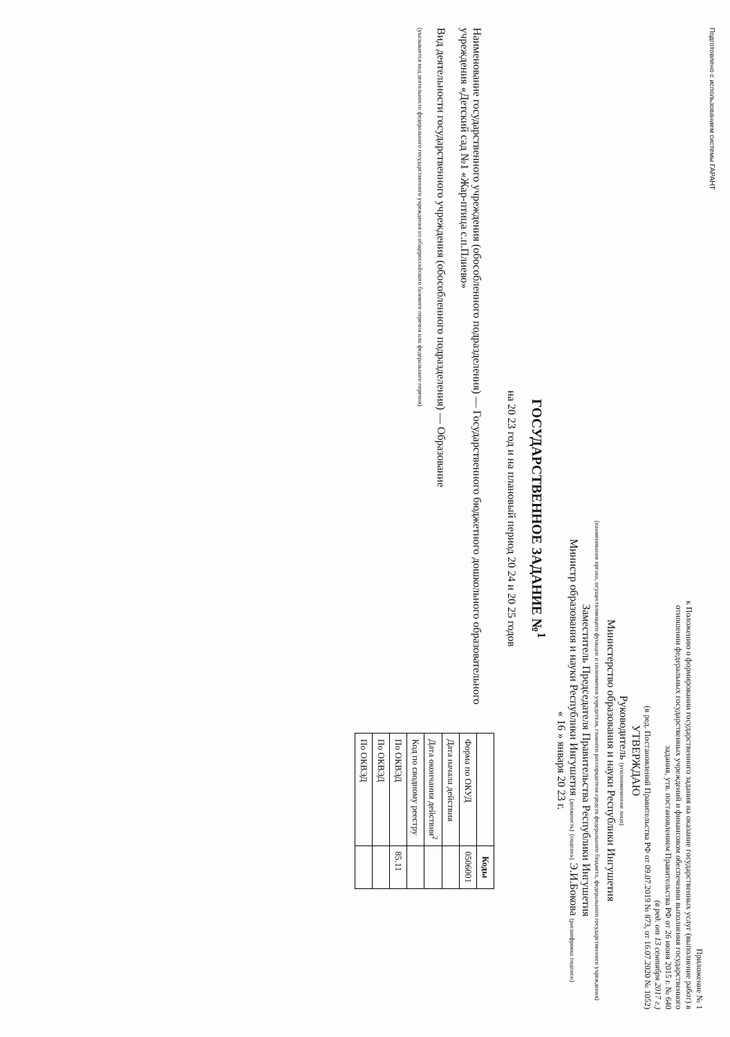Подготовлено с использованием системы ГАРАНТ
Приложение № 1
к Положению о формировании государственного задания на оказание государственных услуг (выполнение работ) в отношении федеральных государственных учреждений и финансовом обеспечении выполнения государственного задания, утв. постановлением Правительства РФ от 26 июня 2015 г. № 640
(в ред. от 13 сентября 2017 г.)
(в ред. Постановлений Правительства РФ от 09.07.2019 № 873, от 16.07.2020 № 1052)
УТВЕРЖДАЮ
Руководитель (уполномоченное лицо)
Министерство образования и науки Республики Ингушетия
(наименование органа, осуществляющего функции и полномочия учредителя, главного распорядителя средств федерального бюджета, федерального государственного учреждения)
Заместитель Председателя Правительства Республики Ингушетия
Министр образования и науки Республики Ингушетия (должность) (подпись) Э.И.Бокова (расшифровка подписи)
« 16 » января 20 23 г.
ГОСУДАРСТВЕННОЕ ЗАДАНИЕ №<sup>1</sup>
на 20 23 год и на плановый период 20 24 и 20 25 годов
Наименование государственного учреждения (обособленного подразделения) — Государственного бюджетного дошкольного образовательного учреждения «Детский сад №1 «Жар-птица с.п.Плиево»
Вид деятельности государственного учреждения (обособленного подразделения) — Образование
(указывается вид деятельности федерального государственного учреждения из общероссийского базового перечня или федерального перечня)
| | Коды |
| --- | --- |
| Форма по ОКУД | 0506001 |
| Дата начала действия | |
| Дата окончания действия<sup>2</sup> | |
| Код по сводному реестру | |
| По ОКВЭД | 85.11 |
| По ОКВЭД | |
| По ОКВЭД | |